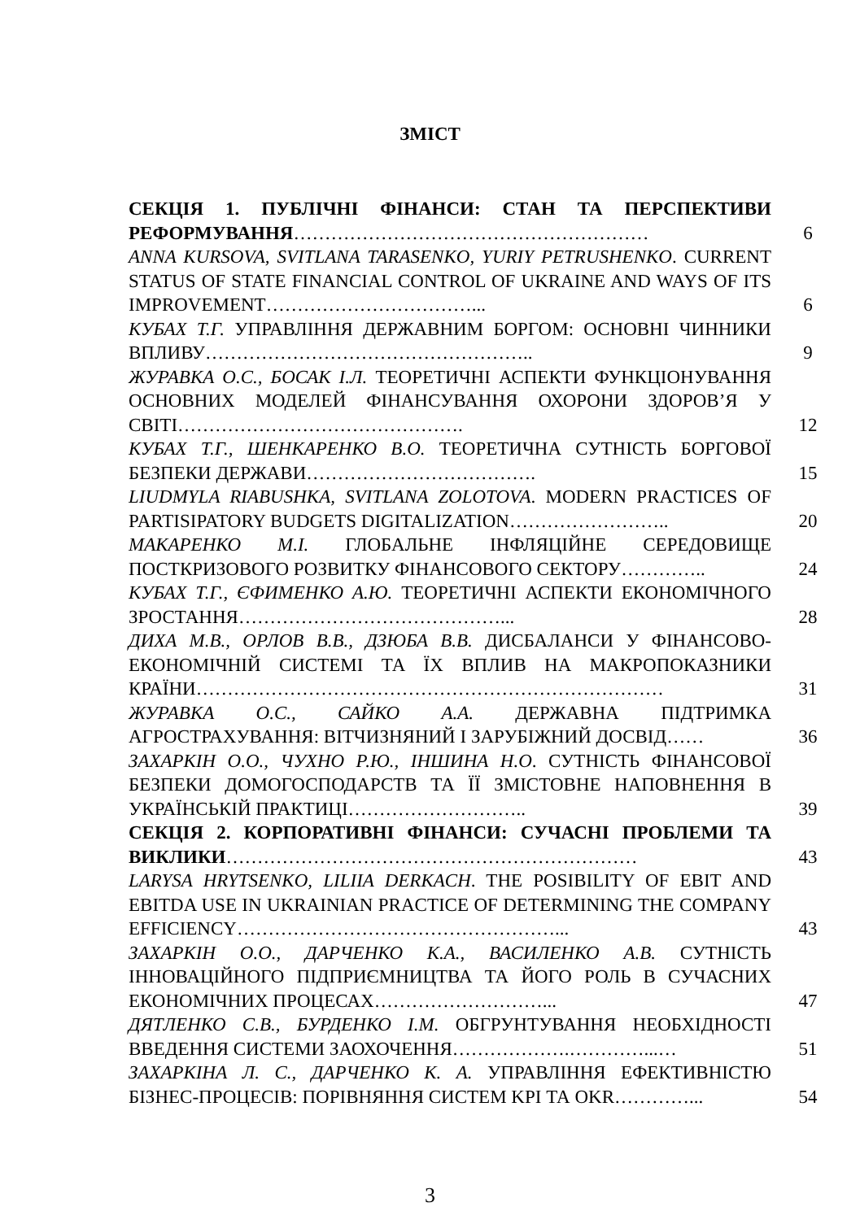ЗМІСТ
| СЕКЦІЯ 1. ПУБЛІЧНІ ФІНАНСИ: СТАН ТА ПЕРСПЕКТИВИ РЕФОРМУВАННЯ ………………………………………………… | 6 |
| ANNA KURSOVA, SVITLANA TARASENKO, YURIY PETRUSHENKO . CURRENT STATUS OF STATE FINANCIAL CONTROL OF UKRAINE AND WAYS OF ITS IMPROVEMENT……………………………... | 6 |
| КУБАХ Т.Г. УПРАВЛІННЯ ДЕРЖАВНИМ БОРГОМ: ОСНОВНІ ЧИННИКИ ВПЛИВУ…………………………………………….. | 9 |
| ЖУРАВКА О.С., БОСАК І.Л. ТЕОРЕТИЧНІ АСПЕКТИ ФУНКЦІОНУВАННЯ ОСНОВНИХ МОДЕЛЕЙ ФІНАНСУВАННЯ ОХОРОНИ ЗДОРОВ’Я У СВІТІ………………………………………. | 12 |
| КУБАХ Т.Г., ШЕНКАРЕНКО В.О. ТЕОРЕТИЧНА СУТНІСТЬ БОРГОВОЇ БЕЗПЕКИ ДЕРЖАВИ………………………………. | 15 |
| LIUDMYLA RIABUSHKA, SVITLANA ZOLOTOVA . MODERN PRACTICES OF PARTISIPATORY BUDGETS DIGITALIZATION…………………….. | 20 |
| МАКАРЕНКО М.І. ГЛОБАЛЬНЕ ІНФЛЯЦІЙНЕ СЕРЕДОВИЩЕ ПОСТКРИЗОВОГО РОЗВИТКУ ФІНАНСОВОГО СЕКТОРУ………….. | 24 |
| КУБАХ Т.Г., ЄФИМЕНКО А.Ю. ТЕОРЕТИЧНІ АСПЕКТИ ЕКОНОМІЧНОГО ЗРОСТАННЯ……………………………………... | 28 |
| ДИХА М.В., ОРЛОВ В.В., ДЗЮБА В.В. ДИСБАЛАНСИ У ФІНАНСОВО-ЕКОНОМІЧНІЙ СИСТЕМІ ТА ЇХ ВПЛИВ НА МАКРОПОКАЗНИКИ КРАЇНИ………………………………………………………………… | 31 |
| ЖУРАВКА О.С., САЙКО А.А. ДЕРЖАВНА ПІДТРИМКА АГРОСТРАХУВАННЯ: ВІТЧИЗНЯНИЙ І ЗАРУБІЖНИЙ ДОСВІД…… | 36 |
| ЗАХАРКІН О.О., ЧУХНО Р.Ю., ІНШИНА Н.О . СУТНІСТЬ ФІНАНСОВОЇ БЕЗПЕКИ ДОМОГОСПОДАРСТВ ТА ЇЇ ЗМІСТОВНЕ НАПОВНЕННЯ В УКРАЇНСЬКІЙ ПРАКТИЦІ……………………….. | 39 |
| СЕКЦІЯ 2. КОРПОРАТИВНІ ФІНАНСИ: СУЧАСНІ ПРОБЛЕМИ ТА ВИКЛИКИ ………………………………………………………… | 43 |
| LARYSA HRYTSENKO, LILIIA DERKACH . THE POSIBILITY OF EBIT AND EBITDA USE IN UKRAINIAN PRACTICE OF DETERMINING THE COMPANY EFFICIENCY……………………………………………... | 43 |
| ЗАХАРКІН О.О., ДАРЧЕНКО К.А., ВАСИЛЕНКО А.В. СУТНІСТЬ ІННОВАЦІЙНОГО ПІДПРИЄМНИЦТВА ТА ЙОГО РОЛЬ В СУЧАСНИХ ЕКОНОМІЧНИХ ПРОЦЕСАХ………………………... | 47 |
| ДЯТЛЕНКО С.В., БУРДЕНКО І.М. ОБГРУНТУВАННЯ НЕОБХІДНОСТІ ВВЕДЕННЯ СИСТЕМИ ЗАОХОЧЕННЯ……………….…………...… | 51 |
| ЗАХАРКІНА Л. С., ДАРЧЕНКО К. А. УПРАВЛІННЯ ЕФЕКТИВНІСТЮ БІЗНЕС-ПРОЦЕСІВ: ПОРІВНЯННЯ СИСТЕМ KPI ТА OKR…………... | 54 |
3